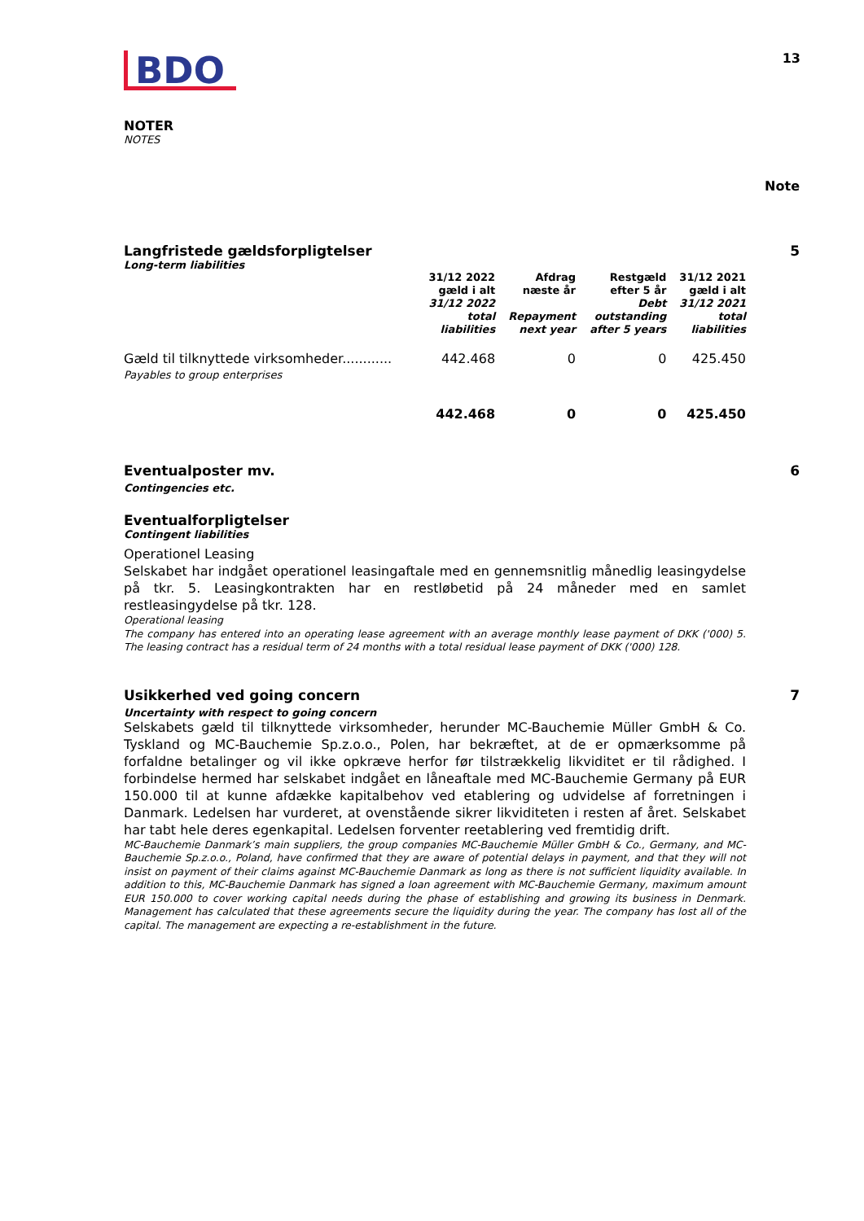BDO
13
NOTER
NOTES
Note
Langfristede gældsforpligtelser 5
Long-term liabilities
| | 31/12 2022 gæld i alt 31/12 2022 total liabilities | Afdrag næste år Repayment next year | Restgæld efter 5 år Debt outstanding after 5 years | 31/12 2021 gæld i alt 31/12 2021 total liabilities |
| --- | --- | --- | --- | --- |
| Gæld til tilknyttede virksomheder............ Payables to group enterprises | 442.468 | 0 | 0 | 425.450 |
| | 442.468 | 0 | 0 | 425.450 |
Eventualposter mv. 6
Contingencies etc.
Eventualforpligtelser
Contingent liabilities
Operationel Leasing
Selskabet har indgået operationel leasingaftale med en gennemsnitlig månedlig leasingydelse på tkr. 5. Leasingkontrakten har en restløbetid på 24 måneder med en samlet restleasingydelse på tkr. 128.
Operational leasing
The company has entered into an operating lease agreement with an average monthly lease payment of DKK ('000) 5. The leasing contract has a residual term of 24 months with a total residual lease payment of DKK ('000) 128.
Usikkerhed ved going concern 7
Uncertainty with respect to going concern
Selskabets gæld til tilknyttede virksomheder, herunder MC-Bauchemie Müller GmbH & Co. Tyskland og MC-Bauchemie Sp.z.o.o., Polen, har bekræftet, at de er opmærksomme på forfaldne betalinger og vil ikke opkræve herfor før tilstrækkelig likviditet er til rådighed. I forbindelse hermed har selskabet indgået en låneaftale med MC-Bauchemie Germany på EUR 150.000 til at kunne afdække kapitalbehov ved etablering og udvidelse af forretningen i Danmark. Ledelsen har vurderet, at ovenstående sikrer likviditeten i resten af året. Selskabet har tabt hele deres egenkapital. Ledelsen forventer reetablering ved fremtidig drift.
MC-Bauchemie Danmark’s main suppliers, the group companies MC-Bauchemie Müller GmbH & Co., Germany, and MC-Bauchemie Sp.z.o.o., Poland, have confirmed that they are aware of potential delays in payment, and that they will not insist on payment of their claims against MC-Bauchemie Danmark as long as there is not sufficient liquidity available. In addition to this, MC-Bauchemie Danmark has signed a loan agreement with MC-Bauchemie Germany, maximum amount EUR 150.000 to cover working capital needs during the phase of establishing and growing its business in Denmark. Management has calculated that these agreements secure the liquidity during the year. The company has lost all of the capital. The management are expecting a re-establishment in the future.